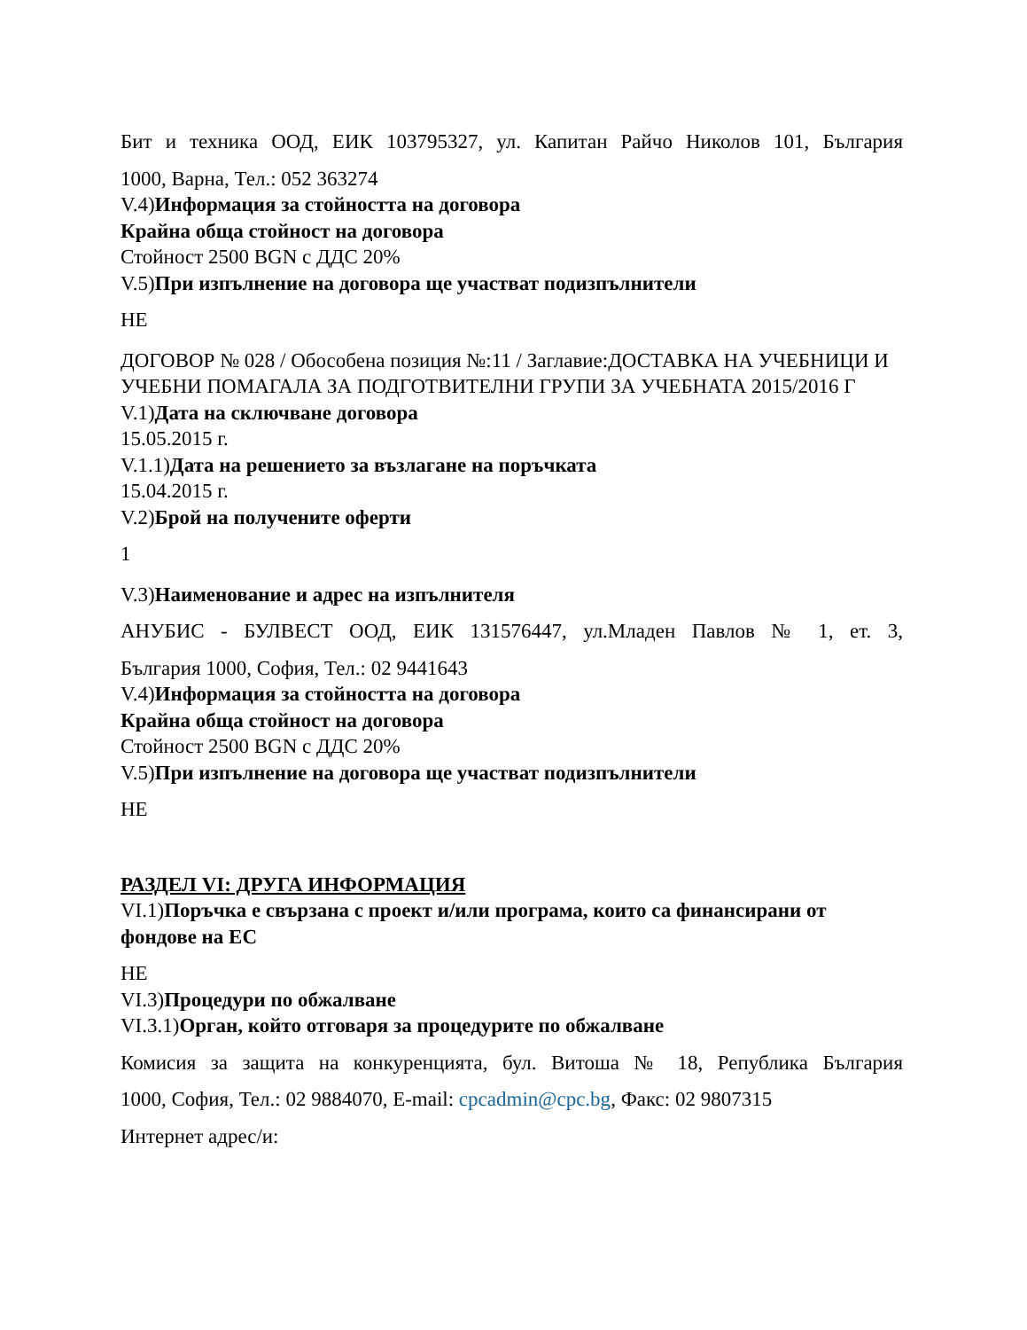Бит и техника ООД, ЕИК 103795327, ул. Капитан Райчо Николов 101, България
1000, Варна, Тел.: 052 363274
V.4)Информация за стойността на договора
Крайна обща стойност на договора
Стойност 2500 BGN с ДДС 20%
V.5)При изпълнение на договора ще участват подизпълнители
НЕ
ДОГОВОР № 028 / Обособена позиция №:11 / Заглавие:ДОСТАВКА НА УЧЕБНИЦИ И УЧЕБНИ ПОМАГАЛА ЗА ПОДГОТВИТЕЛНИ ГРУПИ ЗА УЧЕБНАТА 2015/2016 Г
V.1)Дата на сключване договора
15.05.2015 г.
V.1.1)Дата на решението за възлагане на поръчката
15.04.2015 г.
V.2)Брой на получените оферти
1
V.3)Наименование и адрес на изпълнителя
АНУБИС - БУЛВЕСТ ООД, ЕИК 131576447, ул.Младен Павлов № 1, ет. 3,
България 1000, София, Тел.: 02 9441643
V.4)Информация за стойността на договора
Крайна обща стойност на договора
Стойност 2500 BGN с ДДС 20%
V.5)При изпълнение на договора ще участват подизпълнители
НЕ
РАЗДЕЛ VI: ДРУГА ИНФОРМАЦИЯ
VI.1)Поръчка е свързана с проект и/или програма, които са финансирани от фондове на ЕС
НЕ
VI.3)Процедури по обжалване
VI.3.1)Орган, който отговаря за процедурите по обжалване
Комисия за защита на конкуренцията, бул. Витоша № 18, Република България
1000, София, Тел.: 02 9884070, E-mail: cpcadmin@cpc.bg, Факс: 02 9807315
Интернет адрес/и: